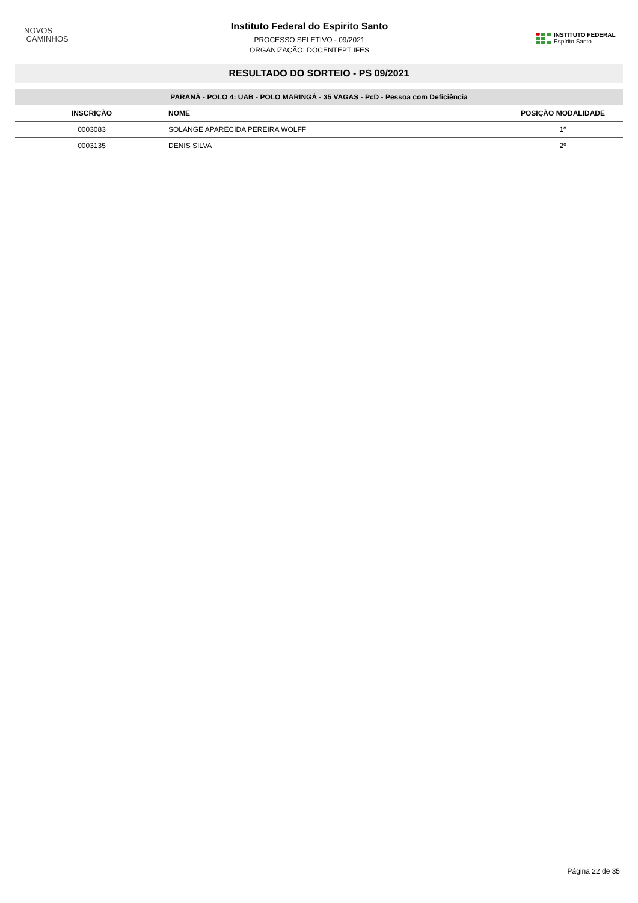NOVOS
CAMINHOS
Instituto Federal do Espirito Santo
PROCESSO SELETIVO - 09/2021
ORGANIZAÇÃO: DOCENTEPT IFES
INSTITUTO FEDERAL
Espírito Santo
RESULTADO DO SORTEIO - PS 09/2021
| PARANÁ - POLO 4: UAB - POLO MARINGÁ - 35 VAGAS - PcD - Pessoa com Deficiência | | |
| INSCRIÇÃO | NOME | POSIÇÃO MODALIDADE |
| 0003083 | SOLANGE APARECIDA PEREIRA WOLFF | 1º |
| 0003135 | DENIS SILVA | 2º |
Página 22 de 35